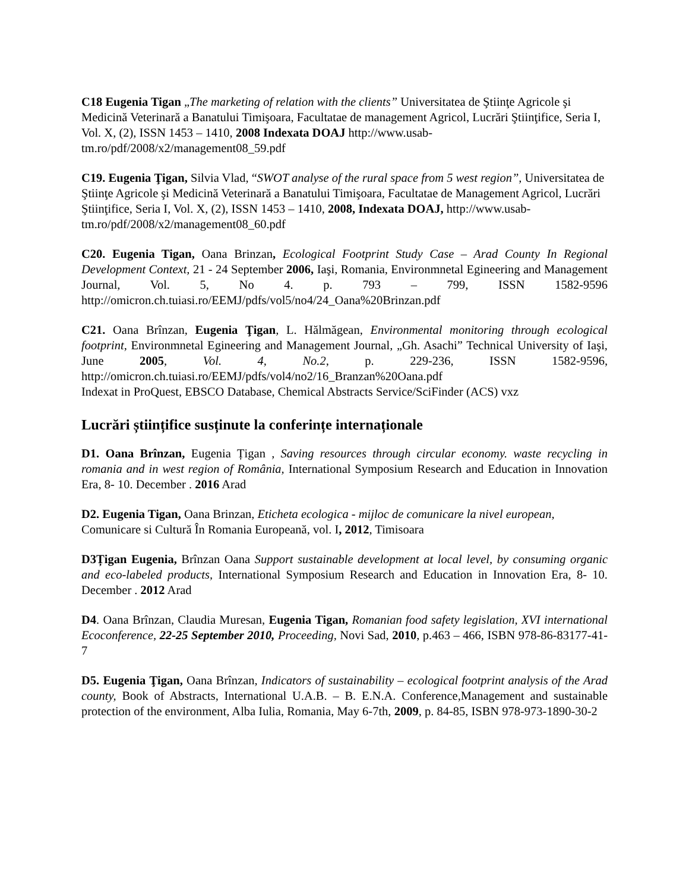C18 Eugenia Tigan „The marketing of relation with the clients” Universitatea de Ştiinţe Agricole şi Medicină Veterinară a Banatului Timişoara, Facultatae de management Agricol, Lucrări Ştiinţifice, Seria I, Vol. X, (2), ISSN 1453 – 1410, 2008 Indexata DOAJ http://www.usab-tm.ro/pdf/2008/x2/management08_59.pdf
C19. Eugenia Ţigan, Silvia Vlad, “SWOT analyse of the rural space from 5 west region”, Universitatea de Ştiinţe Agricole şi Medicină Veterinară a Banatului Timişoara, Facultatae de Management Agricol, Lucrări Ştiinţifice, Seria I, Vol. X, (2), ISSN 1453 – 1410, 2008, Indexata DOAJ, http://www.usab-tm.ro/pdf/2008/x2/management08_60.pdf
C20. Eugenia Tigan, Oana Brinzan, Ecological Footprint Study Case – Arad County In Regional Development Context, 21 - 24 September 2006, Iaşi, Romania, Environmnetal Egineering and Management Journal, Vol. 5, No 4. p. 793 – 799, ISSN 1582-9596 http://omicron.ch.tuiasi.ro/EEMJ/pdfs/vol5/no4/24_Oana%20Brinzan.pdf
C21. Oana Brînzan, Eugenia Ţigan, L. Hălmăgean, Environmental monitoring through ecological footprint, Environmnetal Egineering and Management Journal, „Gh. Asachi” Technical University of Iaşi, June 2005, Vol. 4, No.2, p. 229-236, ISSN 1582-9596, http://omicron.ch.tuiasi.ro/EEMJ/pdfs/vol4/no2/16_Branzan%20Oana.pdf
Indexat in ProQuest, EBSCO Database, Chemical Abstracts Service/SciFinder (ACS) vxz
Lucrări științifice susținute la conferințe internaționale
D1. Oana Brînzan, Eugenia Țigan , Saving resources through circular economy. waste recycling in romania and in west region of România, International Symposium Research and Education in Innovation Era, 8- 10. December . 2016 Arad
D2. Eugenia Tigan, Oana Brinzan, Eticheta ecologica - mijloc de comunicare la nivel european, Comunicare si Cultură În Romania Europeană, vol. I, 2012, Timisoara
D3Țigan Eugenia, Brînzan Oana Support sustainable development at local level, by consuming organic and eco-labeled products, International Symposium Research and Education in Innovation Era, 8- 10. December . 2012 Arad
D4. Oana Brînzan, Claudia Muresan, Eugenia Tigan, Romanian food safety legislation, XVI international Ecoconference, 22-25 September 2010, Proceeding, Novi Sad, 2010, p.463 – 466, ISBN 978-86-83177-41-7
D5. Eugenia Ţigan, Oana Brînzan, Indicators of sustainability – ecological footprint analysis of the Arad county, Book of Abstracts, International U.A.B. – B. E.N.A. Conference,Management and sustainable protection of the environment, Alba Iulia, Romania, May 6-7th, 2009, p. 84-85, ISBN 978-973-1890-30-2